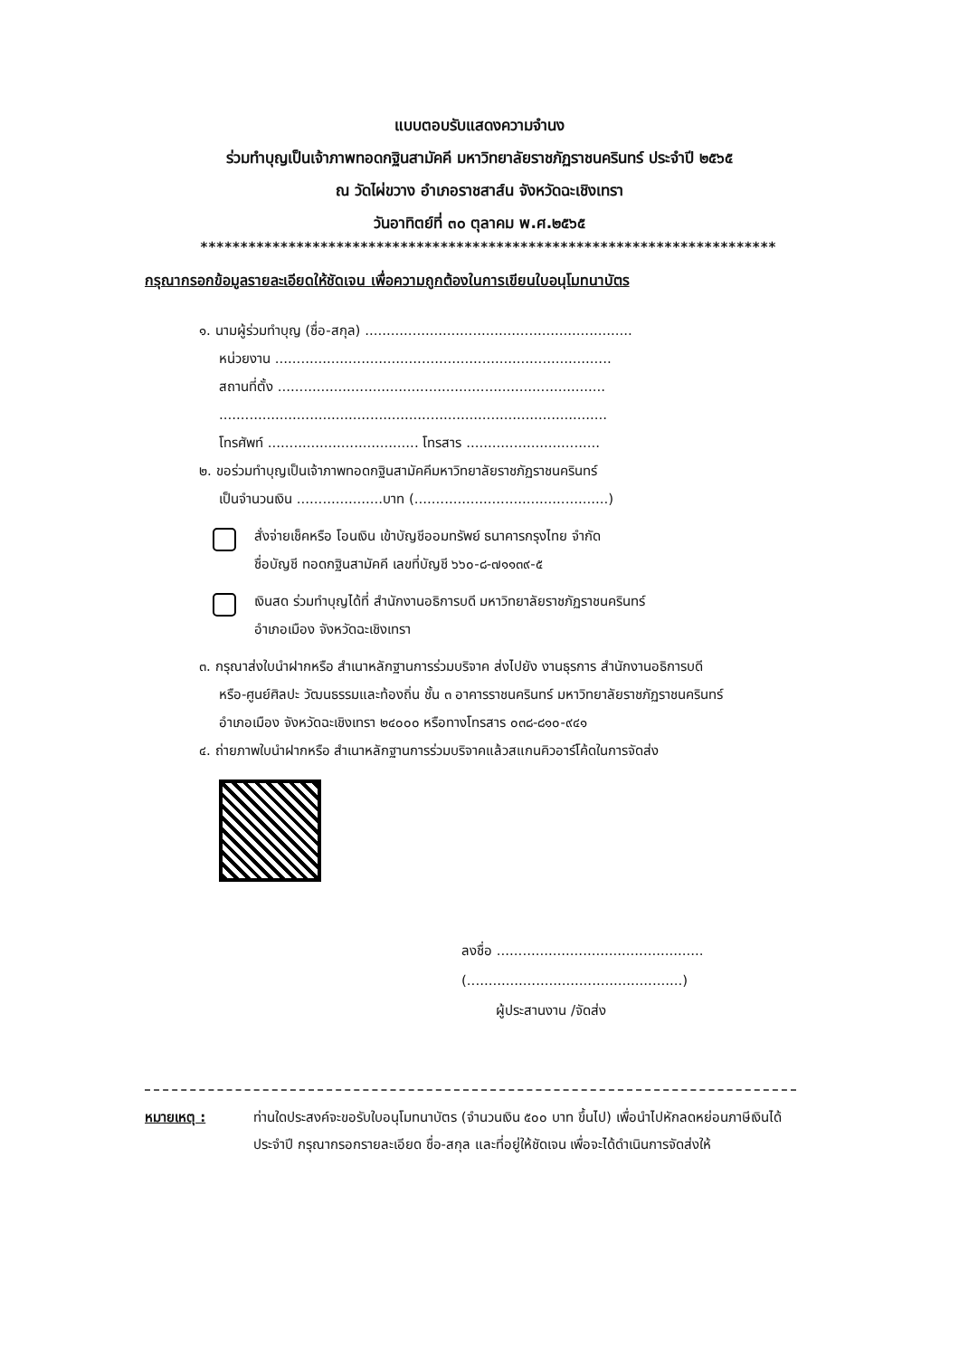แบบตอบรับแสดงความจำนง
ร่วมทำบุญเป็นเจ้าภาพทอดกฐินสามัคคี มหาวิทยาลัยราชภัฏราชนครินทร์ ประจำปี ๒๕๖๕
ณ วัดไผ่ขวาง อำเภอราชสาส์น จังหวัดฉะเชิงเทรา
วันอาทิตย์ที่ ๓๐ ตุลาคม พ.ศ.๒๕๖๕
************************************************************************
กรุณากรอกข้อมูลรายละเอียดให้ชัดเจน เพื่อความถูกต้องในการเขียนใบอนุโมทนาบัตร
๑. นามผู้ร่วมทำบุญ (ชื่อ-สกุล) ..............................................................
หน่วยงาน ..............................................................................
สถานที่ตั้ง ............................................................................
..........................................................................................
โทรศัพท์ ................................... โทรสาร ...............................
๒. ขอร่วมทำบุญเป็นเจ้าภาพทอดกฐินสามัคคีมหาวิทยาลัยราชภัฏราชนครินทร์
เป็นจำนวนเงิน ....................บาท (.............................................)
สั่งจ่ายเช็คหรือ โอนเงิน เข้าบัญชีออมทรัพย์ ธนาคารกรุงไทย จำกัด
ชื่อบัญชี ทอดกฐินสามัคคี เลขที่บัญชี ๖๖๐-๘-๗๑๑๓๙-๕
เงินสด ร่วมทำบุญได้ที่ สำนักงานอธิการบดี มหาวิทยาลัยราชภัฏราชนครินทร์
อำเภอเมือง จังหวัดฉะเชิงเทรา
๓. กรุณาส่งใบนำฝากหรือ สำเนาหลักฐานการร่วมบริจาค ส่งไปยัง งานธุรการ สำนักงานอธิการบดี
หรือ-ศูนย์ศิลปะ วัฒนธรรมและท้องถิ่น ชั้น ๓ อาคารราชนครินทร์ มหาวิทยาลัยราชภัฏราชนครินทร์
อำเภอเมือง จังหวัดฉะเชิงเทรา ๒๔๐๐๐ หรือทางโทรสาร ๐๓๘-๘๑๐-๙๔๑
๔. ถ่ายภาพใบนำฝากหรือ สำเนาหลักฐานการร่วมบริจาคแล้วสแกนคิวอาร์โค้ดในการจัดส่ง
ลงชื่อ ................................................
(..................................................)
ผู้ประสานงาน /จัดส่ง
หมายเหตุ : ท่านใดประสงค์จะขอรับใบอนุโมทนาบัตร (จำนวนเงิน ๕๐๐ บาท ขึ้นไป) เพื่อนำไปหักลดหย่อนภาษีเงินได้ประจำปี กรุณากรอกรายละเอียด ชื่อ-สกุล และที่อยู่ให้ชัดเจน เพื่อจะได้ดำเนินการจัดส่งให้